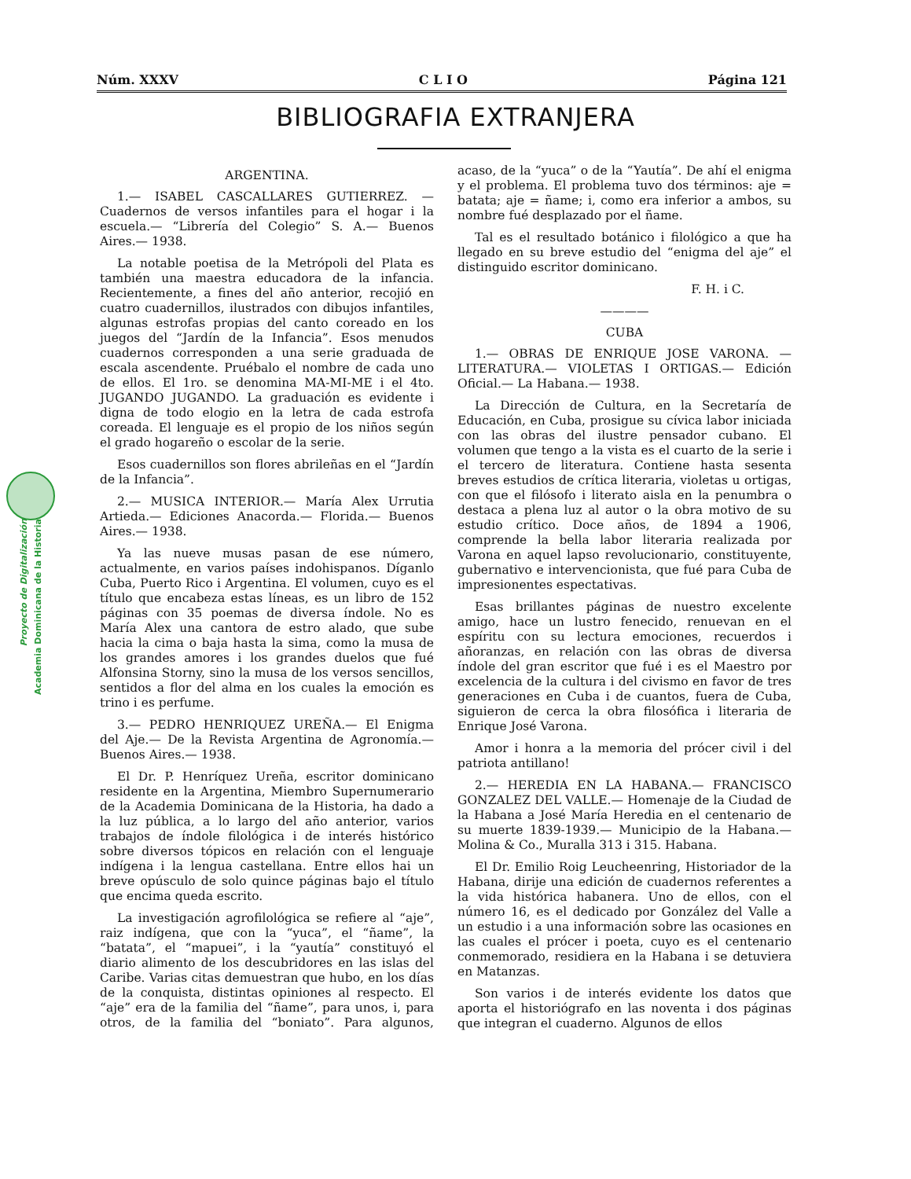Núm. XXXV C L I O Página 121
BIBLIOGRAFIA EXTRANJERA
Proyecto de Digitalización
Academia Dominicana de la Historia
ARGENTINA.
1.— ISABEL CASCALLARES GUTIERREZ. —Cuadernos de versos infantiles para el hogar i la escuela.— “Librería del Colegio” S. A.— Buenos Aires.— 1938.
La notable poetisa de la Metrópoli del Plata es también una maestra educadora de la infancia. Recientemente, a fines del año anterior, recojió en cuatro cuadernillos, ilustrados con dibujos infantiles, algunas estrofas propias del canto coreado en los juegos del “Jardín de la Infancia”. Esos menudos cuadernos corresponden a una serie graduada de escala ascendente. Pruébalo el nombre de cada uno de ellos. El 1ro. se denomina MA-MI-ME i el 4to. JUGANDO JUGANDO. La graduación es evidente i digna de todo elogio en la letra de cada estrofa coreada. El lenguaje es el propio de los niños según el grado hogareño o escolar de la serie.
Esos cuadernillos son flores abrileñas en el “Jardín de la Infancia”.
2.— MUSICA INTERIOR.— María Alex Urrutia Artieda.— Ediciones Anacorda.— Florida.— Buenos Aires.— 1938.
Ya las nueve musas pasan de ese número, actualmente, en varios países indohispanos. Díganlo Cuba, Puerto Rico i Argentina. El volumen, cuyo es el título que encabeza estas líneas, es un libro de 152 páginas con 35 poemas de diversa índole. No es María Alex una cantora de estro alado, que sube hacia la cima o baja hasta la sima, como la musa de los grandes amores i los grandes duelos que fué Alfonsina Storny, sino la musa de los versos sencillos, sentidos a flor del alma en los cuales la emoción es trino i es perfume.
3.— PEDRO HENRIQUEZ UREÑA.— El Enigma del Aje.— De la Revista Argentina de Agronomía.— Buenos Aires.— 1938.
El Dr. P. Henríquez Ureña, escritor dominicano residente en la Argentina, Miembro Supernumerario de la Academia Dominicana de la Historia, ha dado a la luz pública, a lo largo del año anterior, varios trabajos de índole filológica i de interés histórico sobre diversos tópicos en relación con el lenguaje indígena i la lengua castellana. Entre ellos hai un breve opúsculo de solo quince páginas bajo el título que encima queda escrito.
La investigación agrofilológica se refiere al “aje”, raiz indígena, que con la “yuca”, el “ñame”, la “batata”, el “mapuei”, i la “yautía” constituyó el diario alimento de los descubridores en las islas del Caribe. Varias citas demuestran que hubo, en los días de la conquista, distintas opiniones al respecto. El “aje” era de la familia del “ñame”, para unos, i, para otros, de la familia del “boniato”. Para algunos, acaso, de la “yuca” o de la “Yautía”. De ahí el enigma y el problema. El problema tuvo dos términos: aje = batata; aje = ñame; i, como era inferior a ambos, su nombre fué desplazado por el ñame.
Tal es el resultado botánico i filológico a que ha llegado en su breve estudio del “enigma del aje” el distinguido escritor dominicano.
F. H. i C.
————
CUBA
1.— OBRAS DE ENRIQUE JOSE VARONA. —LITERATURA.— VIOLETAS I ORTIGAS.— Edición Oficial.— La Habana.— 1938.
La Dirección de Cultura, en la Secretaría de Educación, en Cuba, prosigue su cívica labor iniciada con las obras del ilustre pensador cubano. El volumen que tengo a la vista es el cuarto de la serie i el tercero de literatura. Contiene hasta sesenta breves estudios de crítica literaria, violetas u ortigas, con que el filósofo i literato aisla en la penumbra o destaca a plena luz al autor o la obra motivo de su estudio crítico. Doce años, de 1894 a 1906, comprende la bella labor literaria realizada por Varona en aquel lapso revolucionario, constituyente, gubernativo e intervencionista, que fué para Cuba de impresionentes espectativas.
Esas brillantes páginas de nuestro excelente amigo, hace un lustro fenecido, renuevan en el espíritu con su lectura emociones, recuerdos i añoranzas, en relación con las obras de diversa índole del gran escritor que fué i es el Maestro por excelencia de la cultura i del civismo en favor de tres generaciones en Cuba i de cuantos, fuera de Cuba, siguieron de cerca la obra filosófica i literaria de Enrique José Varona.
Amor i honra a la memoria del prócer civil i del patriota antillano!
2.— HEREDIA EN LA HABANA.— FRANCISCO GONZALEZ DEL VALLE.— Homenaje de la Ciudad de la Habana a José María Heredia en el centenario de su muerte 1839-1939.— Municipio de la Habana.— Molina & Co., Muralla 313 i 315. Habana.
El Dr. Emilio Roig Leucheenring, Historiador de la Habana, dirije una edición de cuadernos referentes a la vida histórica habanera. Uno de ellos, con el número 16, es el dedicado por González del Valle a un estudio i a una información sobre las ocasiones en las cuales el prócer i poeta, cuyo es el centenario conmemorado, residiera en la Habana i se detuviera en Matanzas.
Son varios i de interés evidente los datos que aporta el historiógrafo en las noventa i dos páginas que integran el cuaderno. Algunos de ellos